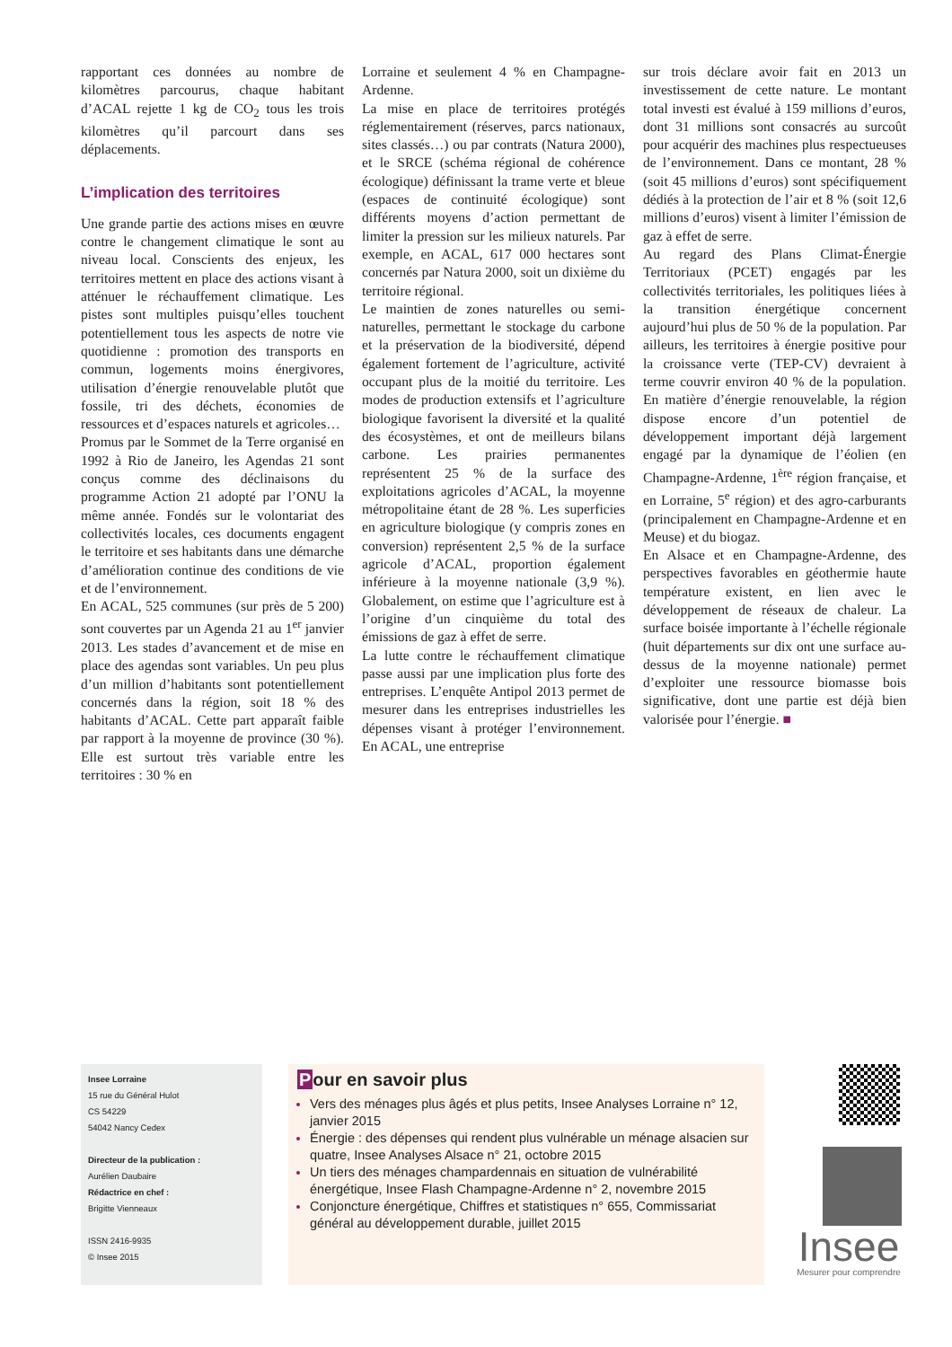rapportant ces données au nombre de kilomètres parcourus, chaque habitant d’ACAL rejette 1 kg de CO<sub>2</sub> tous les trois kilomètres qu’il parcourt dans ses déplacements.
L’implication des territoires
Une grande partie des actions mises en œuvre contre le changement climatique le sont au niveau local. Conscients des enjeux, les territoires mettent en place des actions visant à atténuer le réchauffement climatique. Les pistes sont multiples puisqu’elles touchent potentiellement tous les aspects de notre vie quotidienne : promotion des transports en commun, logements moins énergivores, utilisation d’énergie renouvelable plutôt que fossile, tri des déchets, économies de ressources et d’espaces naturels et agricoles…
Promus par le Sommet de la Terre organisé en 1992 à Rio de Janeiro, les Agendas 21 sont conçus comme des déclinaisons du programme Action 21 adopté par l’ONU la même année. Fondés sur le volontariat des collectivités locales, ces documents engagent le territoire et ses habitants dans une démarche d’amélioration continue des conditions de vie et de l’environnement.
En ACAL, 525 communes (sur près de 5 200) sont couvertes par un Agenda 21 au 1<sup>er</sup> janvier 2013. Les stades d’avancement et de mise en place des agendas sont variables. Un peu plus d’un million d’habitants sont potentiellement concernés dans la région, soit 18 % des habitants d’ACAL. Cette part apparaît faible par rapport à la moyenne de province (30 %). Elle est surtout très variable entre les territoires : 30 % en
Lorraine et seulement 4 % en Champagne-Ardenne.
La mise en place de territoires protégés réglementairement (réserves, parcs nationaux, sites classés…) ou par contrats (Natura 2000), et le SRCE (schéma régional de cohérence écologique) définissant la trame verte et bleue (espaces de continuité écologique) sont différents moyens d’action permettant de limiter la pression sur les milieux naturels. Par exemple, en ACAL, 617 000 hectares sont concernés par Natura 2000, soit un dixième du territoire régional.
Le maintien de zones naturelles ou semi-naturelles, permettant le stockage du carbone et la préservation de la biodiversité, dépend également fortement de l’agriculture, activité occupant plus de la moitié du territoire. Les modes de production extensifs et l’agriculture biologique favorisent la diversité et la qualité des écosystèmes, et ont de meilleurs bilans carbone. Les prairies permanentes représentent 25 % de la surface des exploitations agricoles d’ACAL, la moyenne métropolitaine étant de 28 %. Les superficies en agriculture biologique (y compris zones en conversion) représentent 2,5 % de la surface agricole d’ACAL, proportion également inférieure à la moyenne nationale (3,9 %). Globalement, on estime que l’agriculture est à l’origine d’un cinquième du total des émissions de gaz à effet de serre.
La lutte contre le réchauffement climatique passe aussi par une implication plus forte des entreprises. L’enquête Antipol 2013 permet de mesurer dans les entreprises industrielles les dépenses visant à protéger l’environnement. En ACAL, une entreprise
sur trois déclare avoir fait en 2013 un investissement de cette nature. Le montant total investi est évalué à 159 millions d’euros, dont 31 millions sont consacrés au surcoût pour acquérir des machines plus respectueuses de l’environnement. Dans ce montant, 28 % (soit 45 millions d’euros) sont spécifiquement dédiés à la protection de l’air et 8 % (soit 12,6 millions d’euros) visent à limiter l’émission de gaz à effet de serre.
Au regard des Plans Climat-Énergie Territoriaux (PCET) engagés par les collectivités territoriales, les politiques liées à la transition énergétique concernent aujourd’hui plus de 50 % de la population. Par ailleurs, les territoires à énergie positive pour la croissance verte (TEP-CV) devraient à terme couvrir environ 40 % de la population. En matière d’énergie renouvelable, la région dispose encore d’un potentiel de développement important déjà largement engagé par la dynamique de l’éolien (en Champagne-Ardenne, 1<sup>ère</sup> région française, et en Lorraine, 5<sup>e</sup> région) et des agro-carburants (principalement en Champagne-Ardenne et en Meuse) et du biogaz.
En Alsace et en Champagne-Ardenne, des perspectives favorables en géothermie haute température existent, en lien avec le développement de réseaux de chaleur. La surface boisée importante à l’échelle régionale (huit départements sur dix ont une surface au-dessus de la moyenne nationale) permet d’exploiter une ressource biomasse bois significative, dont une partie est déjà bien valorisée pour l’énergie. ■
Insee Lorraine
15 rue du Général Hulot
CS 54229
54042 Nancy Cedex
Directeur de la publication :
Aurélien Daubaire
Rédactrice en chef :
Brigitte Vienneaux
ISSN 2416-9935
© Insee 2015
Pour en savoir plus
Vers des ménages plus âgés et plus petits, Insee Analyses Lorraine n° 12, janvier 2015
Énergie : des dépenses qui rendent plus vulnérable un ménage alsacien sur quatre, Insee Analyses Alsace n° 21, octobre 2015
Un tiers des ménages champardennais en situation de vulnérabilité énergétique, Insee Flash Champagne-Ardenne n° 2, novembre 2015
Conjoncture énergétique, Chiffres et statistiques n° 655, Commissariat général au développement durable, juillet 2015
Insee
Mesurer pour comprendre